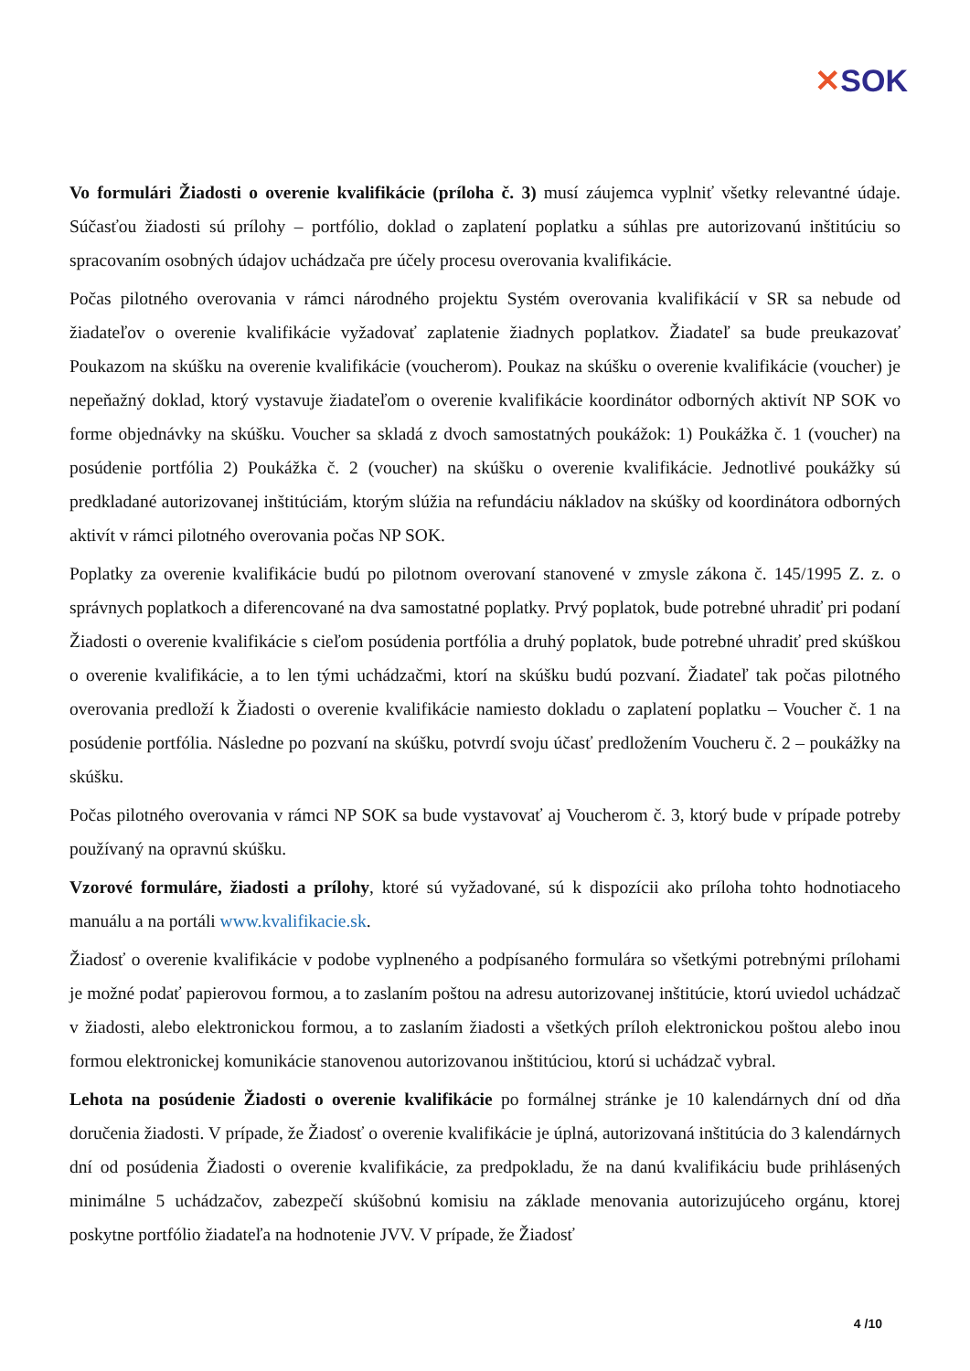✕SOK
Vo formulári Žiadosti o overenie kvalifikácie (príloha č. 3) musí záujemca vyplniť všetky relevantné údaje. Súčasťou žiadosti sú prílohy – portfólio, doklad o zaplatení poplatku a súhlas pre autorizovanú inštitúciu so spracovaním osobných údajov uchádzača pre účely procesu overovania kvalifikácie.
Počas pilotného overovania v rámci národného projektu Systém overovania kvalifikácií v SR sa nebude od žiadateľov o overenie kvalifikácie vyžadovať zaplatenie žiadnych poplatkov. Žiadateľ sa bude preukazovať Poukazom na skúšku na overenie kvalifikácie (voucherom). Poukaz na skúšku o overenie kvalifikácie (voucher) je nepeňažný doklad, ktorý vystavuje žiadateľom o overenie kvalifikácie koordinátor odborných aktivít NP SOK vo forme objednávky na skúšku. Voucher sa skladá z dvoch samostatných poukážok: 1) Poukážka č. 1 (voucher) na posúdenie portfólia 2) Poukážka č. 2 (voucher) na skúšku o overenie kvalifikácie. Jednotlivé poukážky sú predkladané autorizovanej inštitúciám, ktorým slúžia na refundáciu nákladov na skúšky od koordinátora odborných aktivít v rámci pilotného overovania počas NP SOK.
Poplatky za overenie kvalifikácie budú po pilotnom overovaní stanovené v zmysle zákona č. 145/1995 Z. z. o správnych poplatkoch a diferencované na dva samostatné poplatky. Prvý poplatok, bude potrebné uhradiť pri podaní Žiadosti o overenie kvalifikácie s cieľom posúdenia portfólia a druhý poplatok, bude potrebné uhradiť pred skúškou o overenie kvalifikácie, a to len tými uchádzačmi, ktorí na skúšku budú pozvaní. Žiadateľ tak počas pilotného overovania predloží k Žiadosti o overenie kvalifikácie namiesto dokladu o zaplatení poplatku – Voucher č. 1 na posúdenie portfólia. Následne po pozvaní na skúšku, potvrdí svoju účasť predložením Voucheru č. 2 – poukážky na skúšku.
Počas pilotného overovania v rámci NP SOK sa bude vystavovať aj Voucherom č. 3, ktorý bude v prípade potreby používaný na opravnú skúšku.
Vzorové formuláre, žiadosti a prílohy, ktoré sú vyžadované, sú k dispozícii ako príloha tohto hodnotiaceho manuálu a na portáli www.kvalifikacie.sk.
Žiadosť o overenie kvalifikácie v podobe vyplneného a podpísaného formulára so všetkými potrebnými prílohami je možné podať papierovou formou, a to zaslaním poštou na adresu autorizovanej inštitúcie, ktorú uviedol uchádzač v žiadosti, alebo elektronickou formou, a to zaslaním žiadosti a všetkých príloh elektronickou poštou alebo inou formou elektronickej komunikácie stanovenou autorizovanou inštitúciou, ktorú si uchádzač vybral.
Lehota na posúdenie Žiadosti o overenie kvalifikácie po formálnej stránke je 10 kalendárnych dní od dňa doručenia žiadosti. V prípade, že Žiadosť o overenie kvalifikácie je úplná, autorizovaná inštitúcia do 3 kalendárnych dní od posúdenia Žiadosti o overenie kvalifikácie, za predpokladu, že na danú kvalifikáciu bude prihlásených minimálne 5 uchádzačov, zabezpečí skúšobnú komisiu na základe menovania autorizujúceho orgánu, ktorej poskytne portfólio žiadateľa na hodnotenie JVV. V prípade, že Žiadosť
4 /10